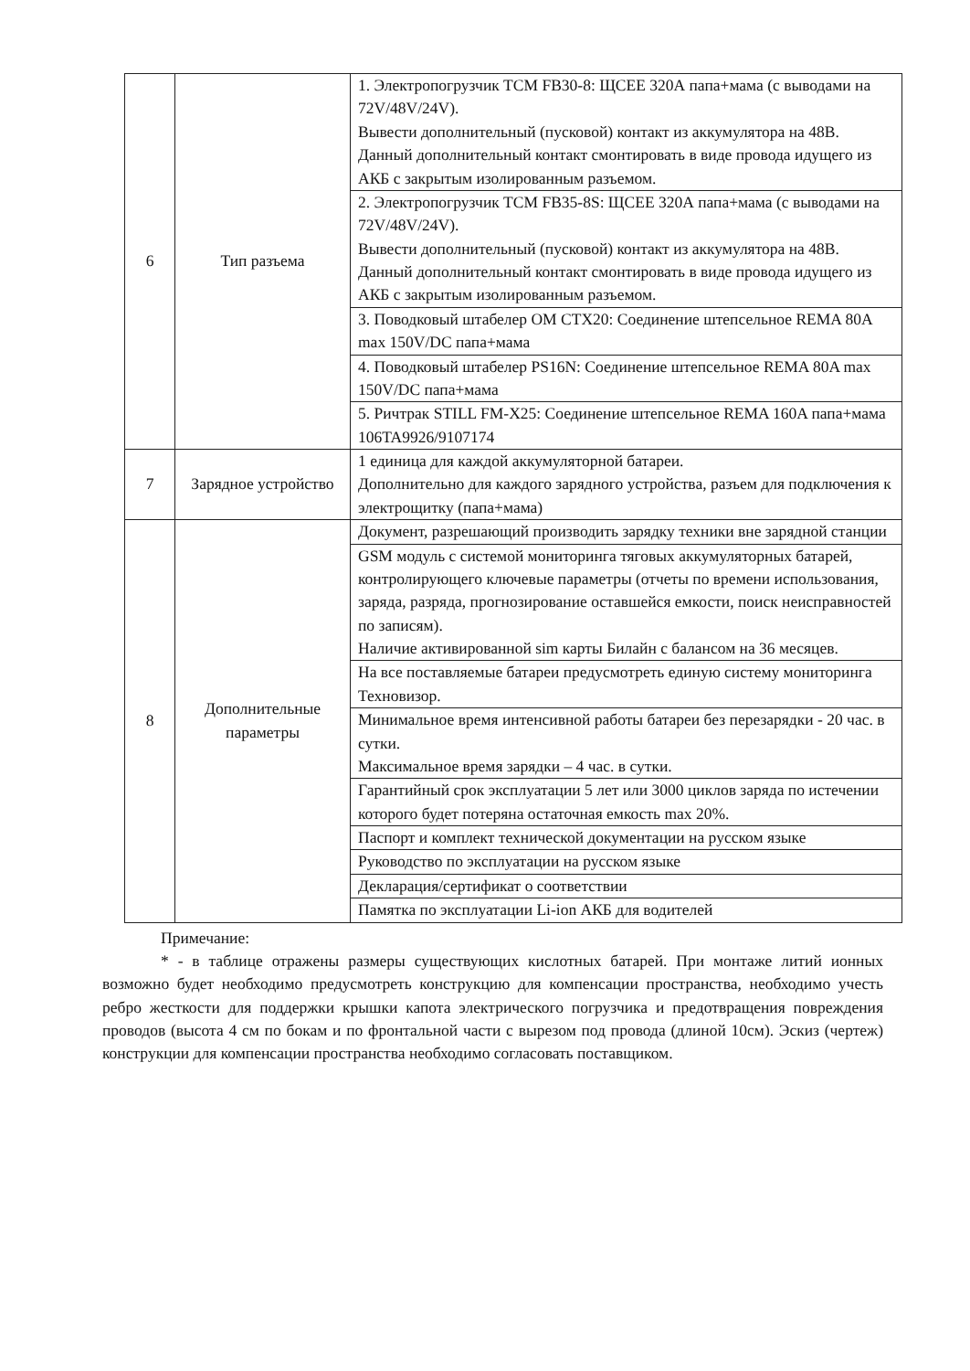| 6 | Тип разъема | 1. Электропогрузчик TCM FB30-8: ЩСЕЕ 320А папа+мама (с выводами на 72V/48V/24V). Вывести дополнительный (пусковой) контакт из аккумулятора на 48В. Данный дополнительный контакт смонтировать в виде провода идущего из АКБ с закрытым изолированным разъемом. |
| | | 2. Электропогрузчик TCM FB35-8S: ЩСЕЕ 320А папа+мама (с выводами на 72V/48V/24V). Вывести дополнительный (пусковой) контакт из аккумулятора на 48В. Данный дополнительный контакт смонтировать в виде провода идущего из АКБ с закрытым изолированным разъемом. |
| | | 3. Поводковый штабелер OM CTX20: Соединение штепсельное REMA 80A max 150V/DC папа+мама |
| | | 4. Поводковый штабелер PS16N: Соединение штепсельное REMA 80A max 150V/DC папа+мама |
| | | 5. Ричтрак STILL FM-X25: Соединение штепсельное REMA 160A папа+мама 106TA9926/9107174 |
| 7 | Зарядное устройство | 1 единица для каждой аккумуляторной батареи. Дополнительно для каждого зарядного устройства, разъем для подключения к электрощитку (папа+мама) |
| 8 | Дополнительные параметры | Документ, разрешающий производить зарядку техники вне зарядной станции |
| | | GSM модуль с системой мониторинга тяговых аккумуляторных батарей, контролирующего ключевые параметры (отчеты по времени использования, заряда, разряда, прогнозирование оставшейся емкости, поиск неисправностей по записям). Наличие активированной sim карты Билайн с балансом на 36 месяцев. |
| | | На все поставляемые батареи предусмотреть единую систему мониторинга Техновизор. |
| | | Минимальное время интенсивной работы батареи без перезарядки - 20 час. в сутки. Максимальное время зарядки – 4 час. в сутки. |
| | | Гарантийный срок эксплуатации 5 лет или 3000 циклов заряда по истечении которого будет потеряна остаточная емкость max 20%. |
| | | Паспорт и комплект технической документации на русском языке |
| | | Руководство по эксплуатации на русском языке |
| | | Декларация/сертификат о соответствии |
| | | Памятка по эксплуатации Li-ion АКБ для водителей |
Примечание:
* - в таблице отражены размеры существующих кислотных батарей. При монтаже литий ионных возможно будет необходимо предусмотреть конструкцию для компенсации пространства, необходимо учесть ребро жесткости для поддержки крышки капота электрического погрузчика и предотвращения повреждения проводов (высота 4 см по бокам и по фронтальной части с вырезом под провода (длиной 10см). Эскиз (чертеж) конструкции для компенсации пространства необходимо согласовать поставщиком.